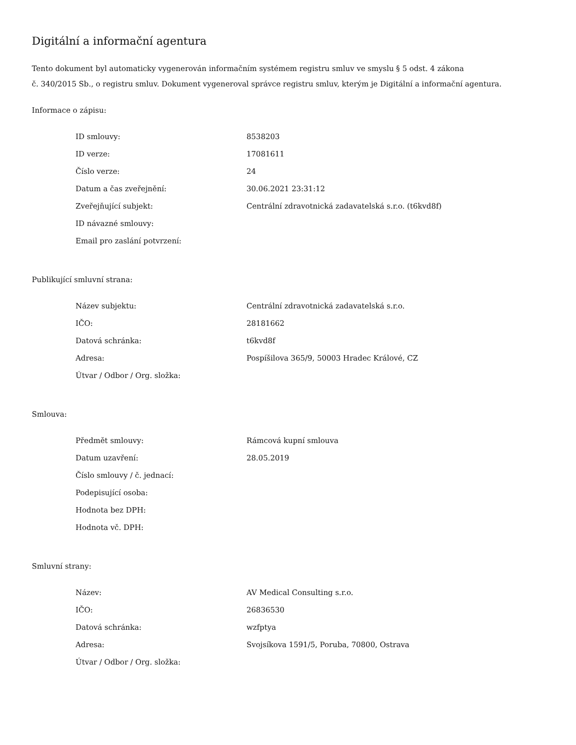Digitální a informační agentura
Tento dokument byl automaticky vygenerován informačním systémem registru smluv ve smyslu § 5 odst. 4 zákona
č. 340/2015 Sb., o registru smluv. Dokument vygeneroval správce registru smluv, kterým je Digitální a informační agentura.
Informace o zápisu:
| ID smlouvy: | 8538203 |
| ID verze: | 17081611 |
| Číslo verze: | 24 |
| Datum a čas zveřejnění: | 30.06.2021 23:31:12 |
| Zveřejňující subjekt: | Centrální zdravotnická zadavatelská s.r.o. (t6kvd8f) |
| ID návazné smlouvy: | |
| Email pro zaslání potvrzení: | |
Publikující smluvní strana:
| Název subjektu: | Centrální zdravotnická zadavatelská s.r.o. |
| IČO: | 28181662 |
| Datová schránka: | t6kvd8f |
| Adresa: | Pospíšilova 365/9, 50003 Hradec Králové, CZ |
| Útvar / Odbor / Org. složka: | |
Smlouva:
| Předmět smlouvy: | Rámcová kupní smlouva |
| Datum uzavření: | 28.05.2019 |
| Číslo smlouvy / č. jednací: | |
| Podepisující osoba: | |
| Hodnota bez DPH: | |
| Hodnota vč. DPH: | |
Smluvní strany:
| Název: | AV Medical Consulting s.r.o. |
| IČO: | 26836530 |
| Datová schránka: | wzfptya |
| Adresa: | Svojsíkova 1591/5, Poruba, 70800, Ostrava |
| Útvar / Odbor / Org. složka: | |